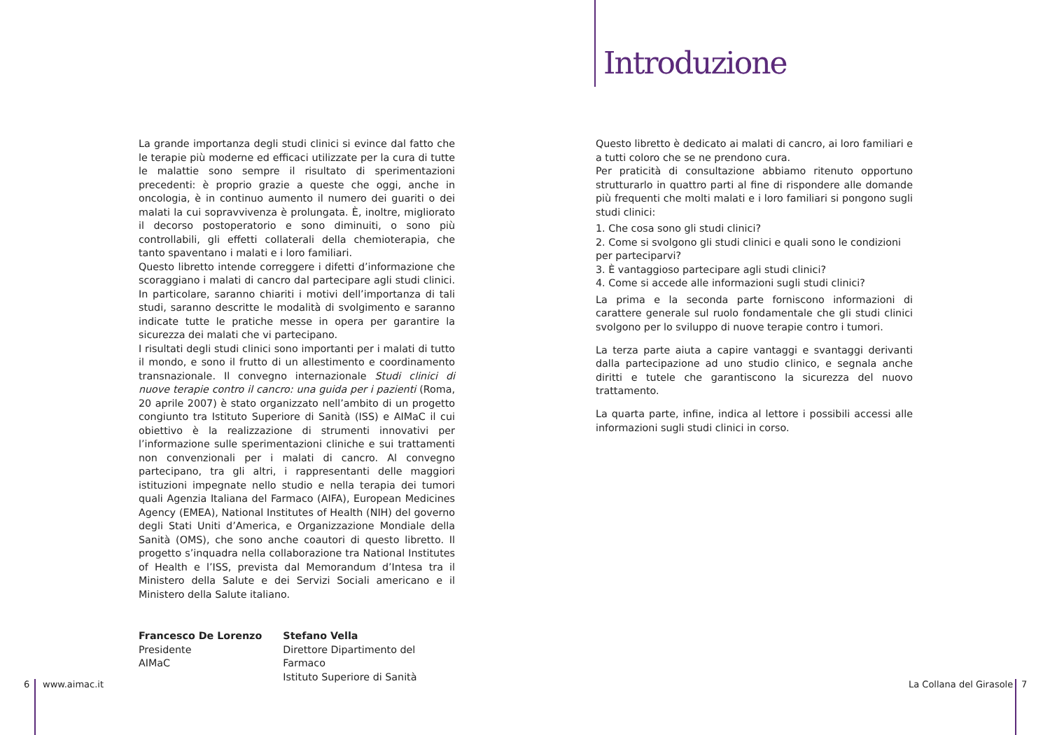Introduzione
La grande importanza degli studi clinici si evince dal fatto che le terapie più moderne ed efficaci utilizzate per la cura di tutte le malattie sono sempre il risultato di sperimentazioni precedenti: è proprio grazie a queste che oggi, anche in oncologia, è in continuo aumento il numero dei guariti o dei malati la cui sopravvivenza è prolungata. È, inoltre, migliorato il decorso postoperatorio e sono diminuiti, o sono più controllabili, gli effetti collaterali della chemioterapia, che tanto spaventano i malati e i loro familiari.
Questo libretto intende correggere i difetti d’informazione che scoraggiano i malati di cancro dal partecipare agli studi clinici. In particolare, saranno chiariti i motivi dell’importanza di tali studi, saranno descritte le modalità di svolgimento e saranno indicate tutte le pratiche messe in opera per garantire la sicurezza dei malati che vi partecipano.
I risultati degli studi clinici sono importanti per i malati di tutto il mondo, e sono il frutto di un allestimento e coordinamento transnazionale. Il convegno internazionale Studi clinici di nuove terapie contro il cancro: una guida per i pazienti (Roma, 20 aprile 2007) è stato organizzato nell’ambito di un progetto congiunto tra Istituto Superiore di Sanità (ISS) e AIMaC il cui obiettivo è la realizzazione di strumenti innovativi per l’informazione sulle sperimentazioni cliniche e sui trattamenti non convenzionali per i malati di cancro. Al convegno partecipano, tra gli altri, i rappresentanti delle maggiori istituzioni impegnate nello studio e nella terapia dei tumori quali Agenzia Italiana del Farmaco (AIFA), European Medicines Agency (EMEA), National Institutes of Health (NIH) del governo degli Stati Uniti d’America, e Organizzazione Mondiale della Sanità (OMS), che sono anche coautori di questo libretto. Il progetto s’inquadra nella collaborazione tra National Institutes of Health e l’ISS, prevista dal Memorandum d’Intesa tra il Ministero della Salute e dei Servizi Sociali americano e il Ministero della Salute italiano.
Francesco De Lorenzo
Presidente
AIMaC
Stefano Vella
Direttore Dipartimento del Farmaco
Istituto Superiore di Sanità
Questo libretto è dedicato ai malati di cancro, ai loro familiari e a tutti coloro che se ne prendono cura.
Per praticità di consultazione abbiamo ritenuto opportuno strutturarlo in quattro parti al fine di rispondere alle domande più frequenti che molti malati e i loro familiari si pongono sugli studi clinici:
1. Che cosa sono gli studi clinici?
2. Come si svolgono gli studi clinici e quali sono le condizioni per partecipar­vi?
3. È vantaggioso partecipare agli studi clinici?
4. Come si accede alle informazioni sugli studi clinici?
La prima e la seconda parte forniscono informazioni di carattere generale sul ruolo fondamentale che gli studi clinici svolgono per lo sviluppo di nuove terapie contro i tumori.
La terza parte aiuta a capire vantaggi e svantaggi derivanti dalla partecipazione ad uno studio clinico, e segnala anche diritti e tutele che garantiscono la sicurezza del nuovo trattamento.
La quarta parte, infine, indica al lettore i possibili accessi alle informazioni sugli studi clinici in corso.
6 www.aimac.it La Collana del Girasole 7